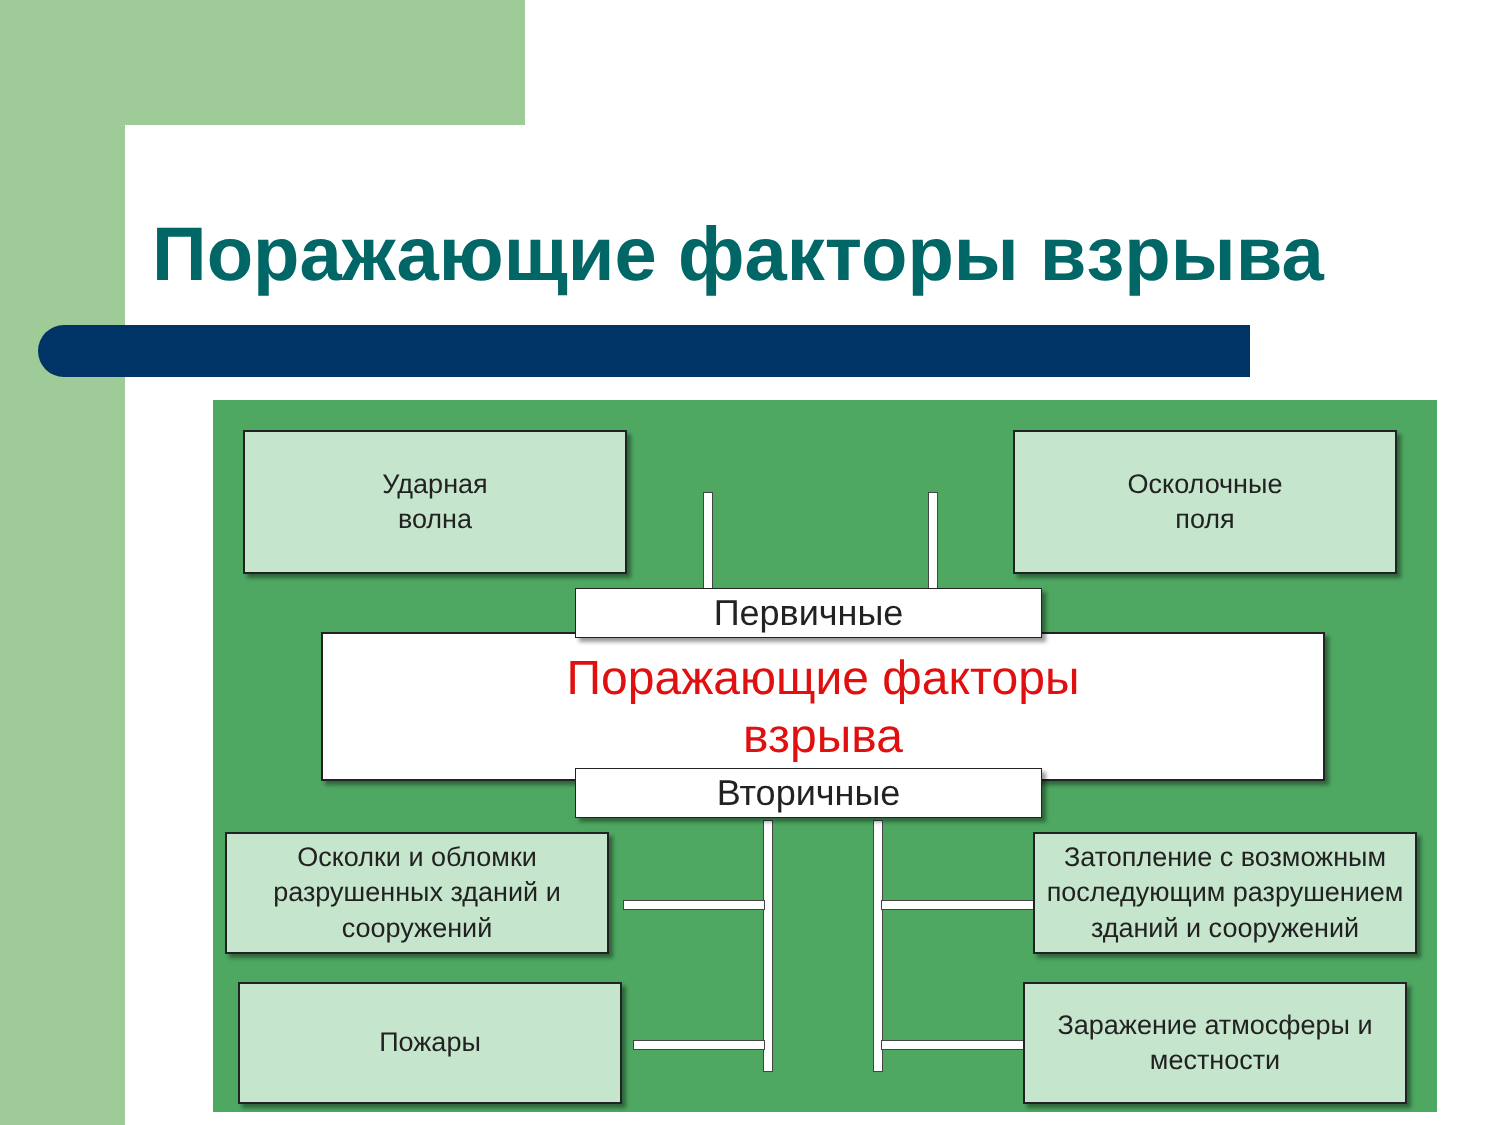Поражающие факторы взрыва
Ударная
волна
Осколочные
поля
Поражающие факторы
взрыва
Первичные
Вторичные
Осколки и обломки разрушенных зданий и сооружений
Затопление с возможным последующим разрушением зданий и сооружений
Пожары
Заражение атмосферы и местности